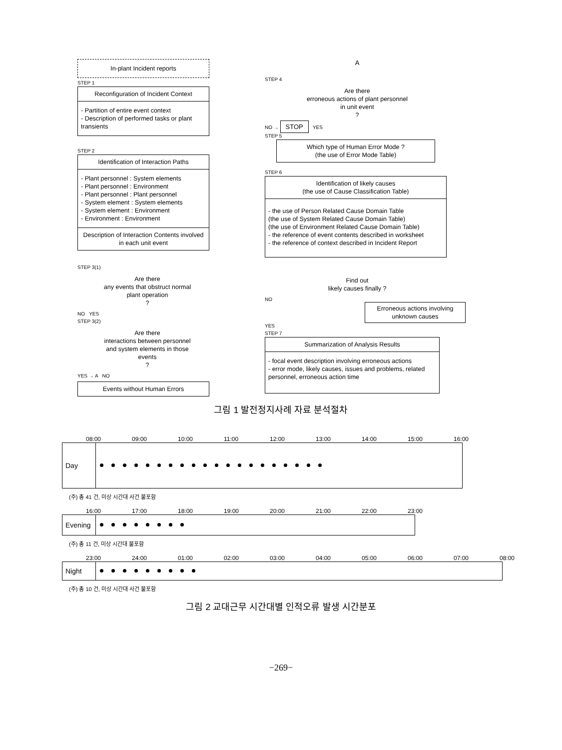In-plant Incident reports
STEP 1
Reconfiguration of Incident Context
- Partition of entire event context
- Description of performed tasks or plant transients
STEP 2
Identification of Interaction Paths
- Plant personnel : System elements
- Plant personnel : Environment
- Plant personnel : Plant personnel
- System element : System elements
- System element : Environment
- Environment : Environment
Description of Interaction Contents involved in each unit event
STEP 3(1)
Are there
any events that obstruct normal
plant operation
?
NO YES
STEP 3(2)
Are there
interactions between personnel
and system elements in those
events
?
YES → A NO
Events without Human Errors
A
STEP 4
Are there
erroneous actions of plant personnel
in unit event
?
NO → STOP YES
STEP 5
Which type of Human Error Mode ?
(the use of Error Mode Table)
STEP 6
Identification of likely causes
(the use of Cause Classification Table)
- the use of Person Related Cause Domain Table
(the use of System Related Cause Domain Table)
(the use of Environment Related Cause Domain Table)
- the reference of event contents described in worksheet
- the reference of context described in Incident Report
Find out
likely causes finally ?
NO
Erroneous actions involving unknown causes
YES
STEP 7
Summarization of Analysis Results
- focal event description involving erroneous actions
- error mode, likely causes, issues and problems, related personnel, erroneous action time
그림 1 발전정지사례 자료 분석절차
08:00 09:00 10:00 11:00 12:00 13:00 14:00 15:00 16:00
Day
(주) 총 41 건, 미상 시간대 사건 불포함
16:00 17:00 18:00 19:00 20:00 21:00 22:00 23:00
Evening
(주) 총 11 건, 미상 시간대 불포함
23:00 24:00 01:00 02:00 03:00 04:00 05:00 06:00 07:00 08:00
Night
(주) 총 10 건, 미상 시간대 사건 불포함
그림 2 교대근무 시간대별 인적오류 발생 시간분포
−269−